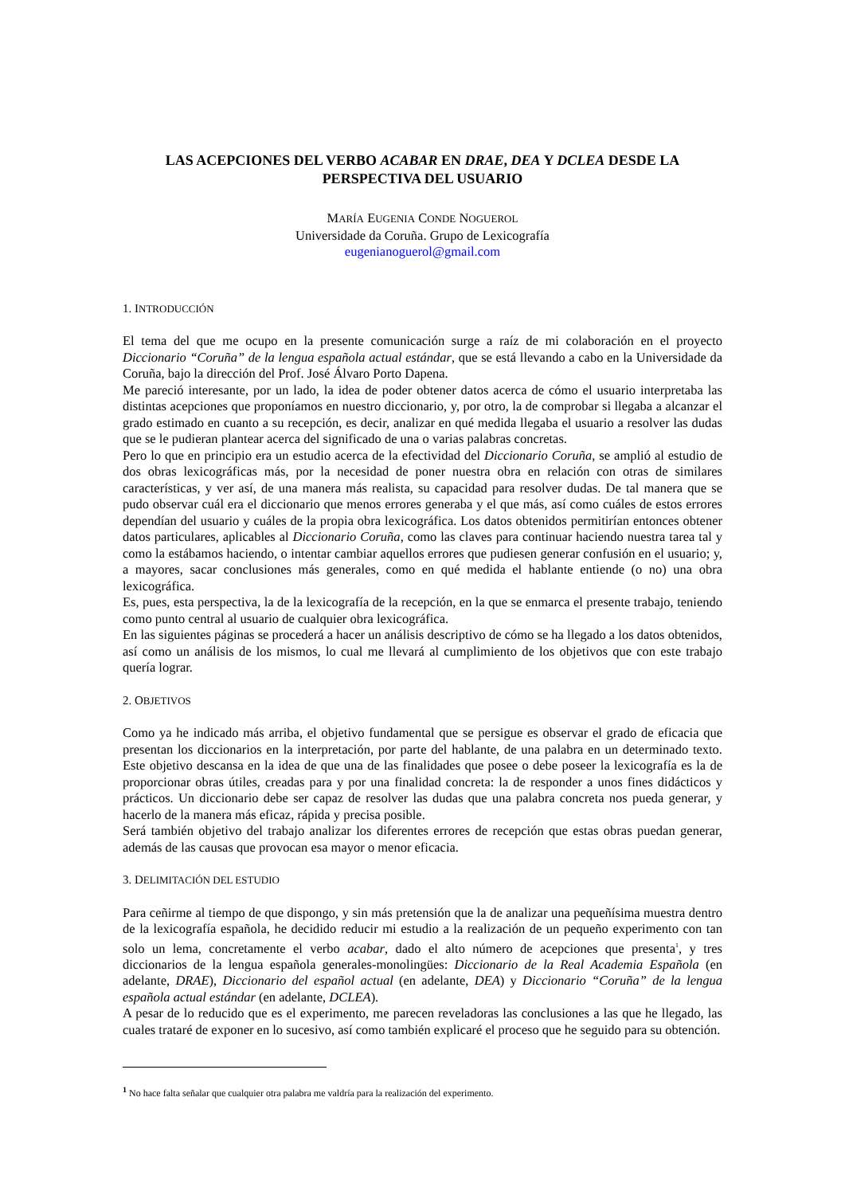LAS ACEPCIONES DEL VERBO ACABAR EN DRAE, DEA Y DCLEA DESDE LA PERSPECTIVA DEL USUARIO
MARÍA EUGENIA CONDE NOGUEROL
Universidade da Coruña. Grupo de Lexicografía
eugenianoguerol@gmail.com
1. INTRODUCCIÓN
El tema del que me ocupo en la presente comunicación surge a raíz de mi colaboración en el proyecto Diccionario “Coruña” de la lengua española actual estándar, que se está llevando a cabo en la Universidade da Coruña, bajo la dirección del Prof. José Álvaro Porto Dapena.
Me pareció interesante, por un lado, la idea de poder obtener datos acerca de cómo el usuario interpretaba las distintas acepciones que proponíamos en nuestro diccionario, y, por otro, la de comprobar si llegaba a alcanzar el grado estimado en cuanto a su recepción, es decir, analizar en qué medida llegaba el usuario a resolver las dudas que se le pudieran plantear acerca del significado de una o varias palabras concretas.
Pero lo que en principio era un estudio acerca de la efectividad del Diccionario Coruña, se amplió al estudio de dos obras lexicográficas más, por la necesidad de poner nuestra obra en relación con otras de similares características, y ver así, de una manera más realista, su capacidad para resolver dudas. De tal manera que se pudo observar cuál era el diccionario que menos errores generaba y el que más, así como cuáles de estos errores dependían del usuario y cuáles de la propia obra lexicográfica. Los datos obtenidos permitirían entonces obtener datos particulares, aplicables al Diccionario Coruña, como las claves para continuar haciendo nuestra tarea tal y como la estábamos haciendo, o intentar cambiar aquellos errores que pudiesen generar confusión en el usuario; y, a mayores, sacar conclusiones más generales, como en qué medida el hablante entiende (o no) una obra lexicográfica.
Es, pues, esta perspectiva, la de la lexicografía de la recepción, en la que se enmarca el presente trabajo, teniendo como punto central al usuario de cualquier obra lexicográfica.
En las siguientes páginas se procederá a hacer un análisis descriptivo de cómo se ha llegado a los datos obtenidos, así como un análisis de los mismos, lo cual me llevará al cumplimiento de los objetivos que con este trabajo quería lograr.
2. OBJETIVOS
Como ya he indicado más arriba, el objetivo fundamental que se persigue es observar el grado de eficacia que presentan los diccionarios en la interpretación, por parte del hablante, de una palabra en un determinado texto. Este objetivo descansa en la idea de que una de las finalidades que posee o debe poseer la lexicografía es la de proporcionar obras útiles, creadas para y por una finalidad concreta: la de responder a unos fines didácticos y prácticos. Un diccionario debe ser capaz de resolver las dudas que una palabra concreta nos pueda generar, y hacerlo de la manera más eficaz, rápida y precisa posible.
Será también objetivo del trabajo analizar los diferentes errores de recepción que estas obras puedan generar, además de las causas que provocan esa mayor o menor eficacia.
3. DELIMITACIÓN DEL ESTUDIO
Para ceñirme al tiempo de que dispongo, y sin más pretensión que la de analizar una pequeñísima muestra dentro de la lexicografía española, he decidido reducir mi estudio a la realización de un pequeño experimento con tan solo un lema, concretamente el verbo acabar, dado el alto número de acepciones que presenta<sup>1</sup>, y tres diccionarios de la lengua española generales-monolingües: Diccionario de la Real Academia Española (en adelante, DRAE), Diccionario del español actual (en adelante, DEA) y Diccionario “Coruña” de la lengua española actual estándar (en adelante, DCLEA).
A pesar de lo reducido que es el experimento, me parecen reveladoras las conclusiones a las que he llegado, las cuales trataré de exponer en lo sucesivo, así como también explicaré el proceso que he seguido para su obtención.
<sup>1</sup> No hace falta señalar que cualquier otra palabra me valdría para la realización del experimento.